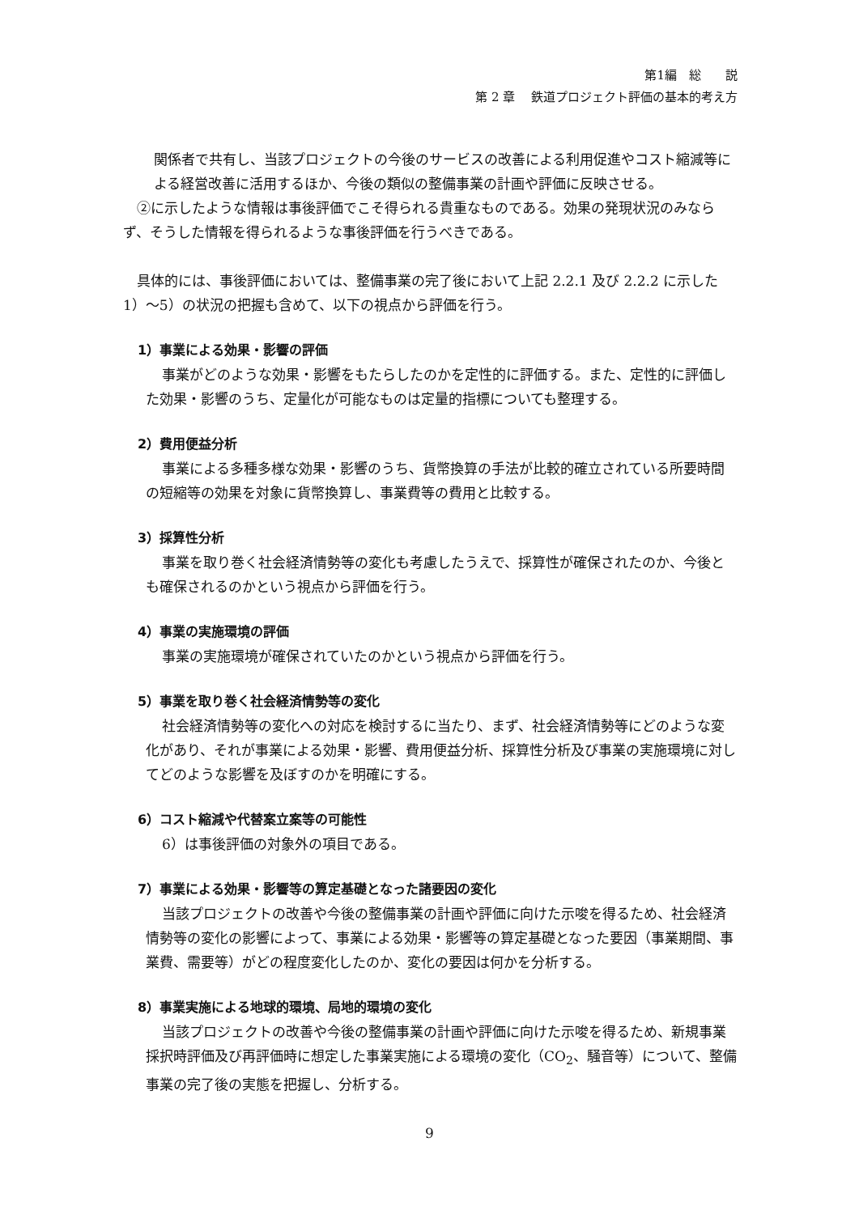第1編　総　　説
第 2 章　 鉄道プロジェクト評価の基本的考え方
関係者で共有し、当該プロジェクトの今後のサービスの改善による利用促進やコスト縮減等による経営改善に活用するほか、今後の類似の整備事業の計画や評価に反映させる。
②に示したような情報は事後評価でこそ得られる貴重なものである。効果の発現状況のみならず、そうした情報を得られるような事後評価を行うべきである。
具体的には、事後評価においては、整備事業の完了後において上記 2.2.1 及び 2.2.2 に示した 1）～5）の状況の把握も含めて、以下の視点から評価を行う。
1）事業による効果・影響の評価
事業がどのような効果・影響をもたらしたのかを定性的に評価する。また、定性的に評価した効果・影響のうち、定量化が可能なものは定量的指標についても整理する。
2）費用便益分析
事業による多種多様な効果・影響のうち、貨幣換算の手法が比較的確立されている所要時間の短縮等の効果を対象に貨幣換算し、事業費等の費用と比較する。
3）採算性分析
事業を取り巻く社会経済情勢等の変化も考慮したうえで、採算性が確保されたのか、今後とも確保されるのかという視点から評価を行う。
4）事業の実施環境の評価
事業の実施環境が確保されていたのかという視点から評価を行う。
5）事業を取り巻く社会経済情勢等の変化
社会経済情勢等の変化への対応を検討するに当たり、まず、社会経済情勢等にどのような変化があり、それが事業による効果・影響、費用便益分析、採算性分析及び事業の実施環境に対してどのような影響を及ぼすのかを明確にする。
6）コスト縮減や代替案立案等の可能性
6）は事後評価の対象外の項目である。
7）事業による効果・影響等の算定基礎となった諸要因の変化
当該プロジェクトの改善や今後の整備事業の計画や評価に向けた示唆を得るため、社会経済情勢等の変化の影響によって、事業による効果・影響等の算定基礎となった要因（事業期間、事業費、需要等）がどの程度変化したのか、変化の要因は何かを分析する。
8）事業実施による地球的環境、局地的環境の変化
当該プロジェクトの改善や今後の整備事業の計画や評価に向けた示唆を得るため、新規事業採択時評価及び再評価時に想定した事業実施による環境の変化（CO<sub>2</sub>、騒音等）について、整備事業の完了後の実態を把握し、分析する。
9